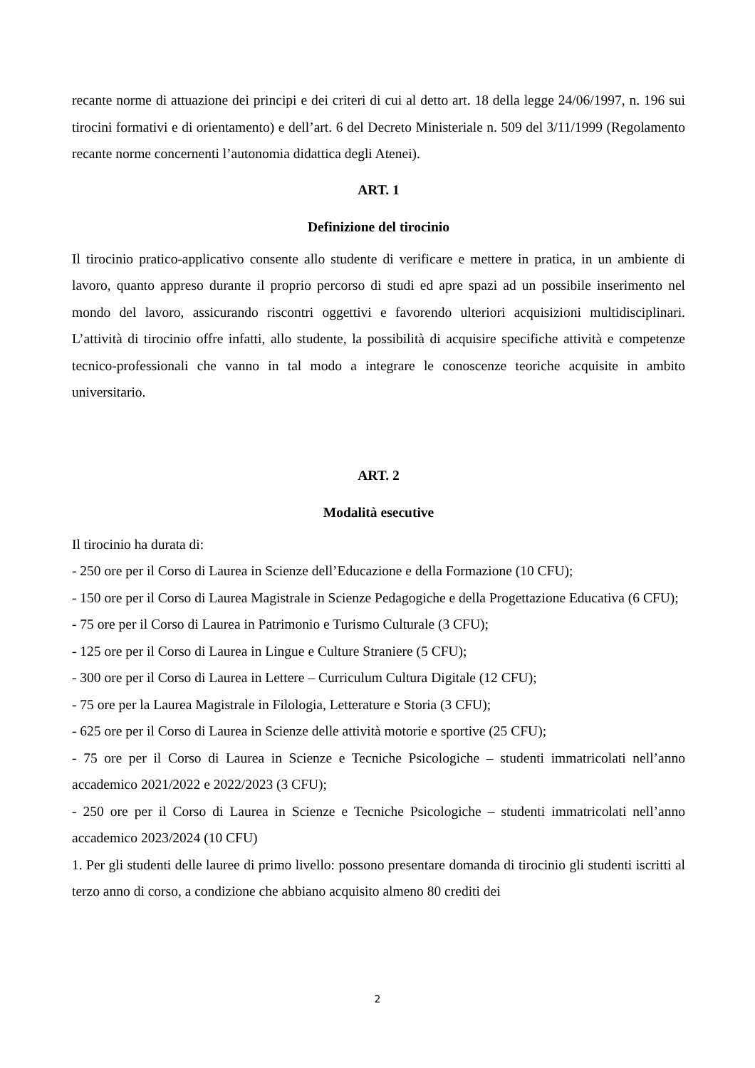recante norme di attuazione dei principi e dei criteri di cui al detto art. 18 della legge 24/06/1997, n. 196 sui tirocini formativi e di orientamento) e dell’art. 6 del Decreto Ministeriale n. 509 del 3/11/1999 (Regolamento recante norme concernenti l’autonomia didattica degli Atenei).
ART. 1
Definizione del tirocinio
Il tirocinio pratico-applicativo consente allo studente di verificare e mettere in pratica, in un ambiente di lavoro, quanto appreso durante il proprio percorso di studi ed apre spazi ad un possibile inserimento nel mondo del lavoro, assicurando riscontri oggettivi e favorendo ulteriori acquisizioni multidisciplinari. L’attività di tirocinio offre infatti, allo studente, la possibilità di acquisire specifiche attività e competenze tecnico-professionali che vanno in tal modo a integrare le conoscenze teoriche acquisite in ambito universitario.
ART. 2
Modalità esecutive
Il tirocinio ha durata di:
- 250 ore per il Corso di Laurea in Scienze dell’Educazione e della Formazione (10 CFU);
- 150 ore per il Corso di Laurea Magistrale in Scienze Pedagogiche e della Progettazione Educativa (6 CFU);
- 75 ore per il Corso di Laurea in Patrimonio e Turismo Culturale (3 CFU);
- 125 ore per il Corso di Laurea in Lingue e Culture Straniere (5 CFU);
- 300 ore per il Corso di Laurea in Lettere – Curriculum Cultura Digitale (12 CFU);
- 75 ore per la Laurea Magistrale in Filologia, Letterature e Storia (3 CFU);
- 625 ore per il Corso di Laurea in Scienze delle attività motorie e sportive (25 CFU);
- 75 ore per il Corso di Laurea in Scienze e Tecniche Psicologiche – studenti immatricolati nell’anno accademico 2021/2022 e 2022/2023 (3 CFU);
- 250 ore per il Corso di Laurea in Scienze e Tecniche Psicologiche – studenti immatricolati nell’anno accademico 2023/2024 (10 CFU)
1. Per gli studenti delle lauree di primo livello: possono presentare domanda di tirocinio gli studenti iscritti al terzo anno di corso, a condizione che abbiano acquisito almeno 80 crediti dei
2